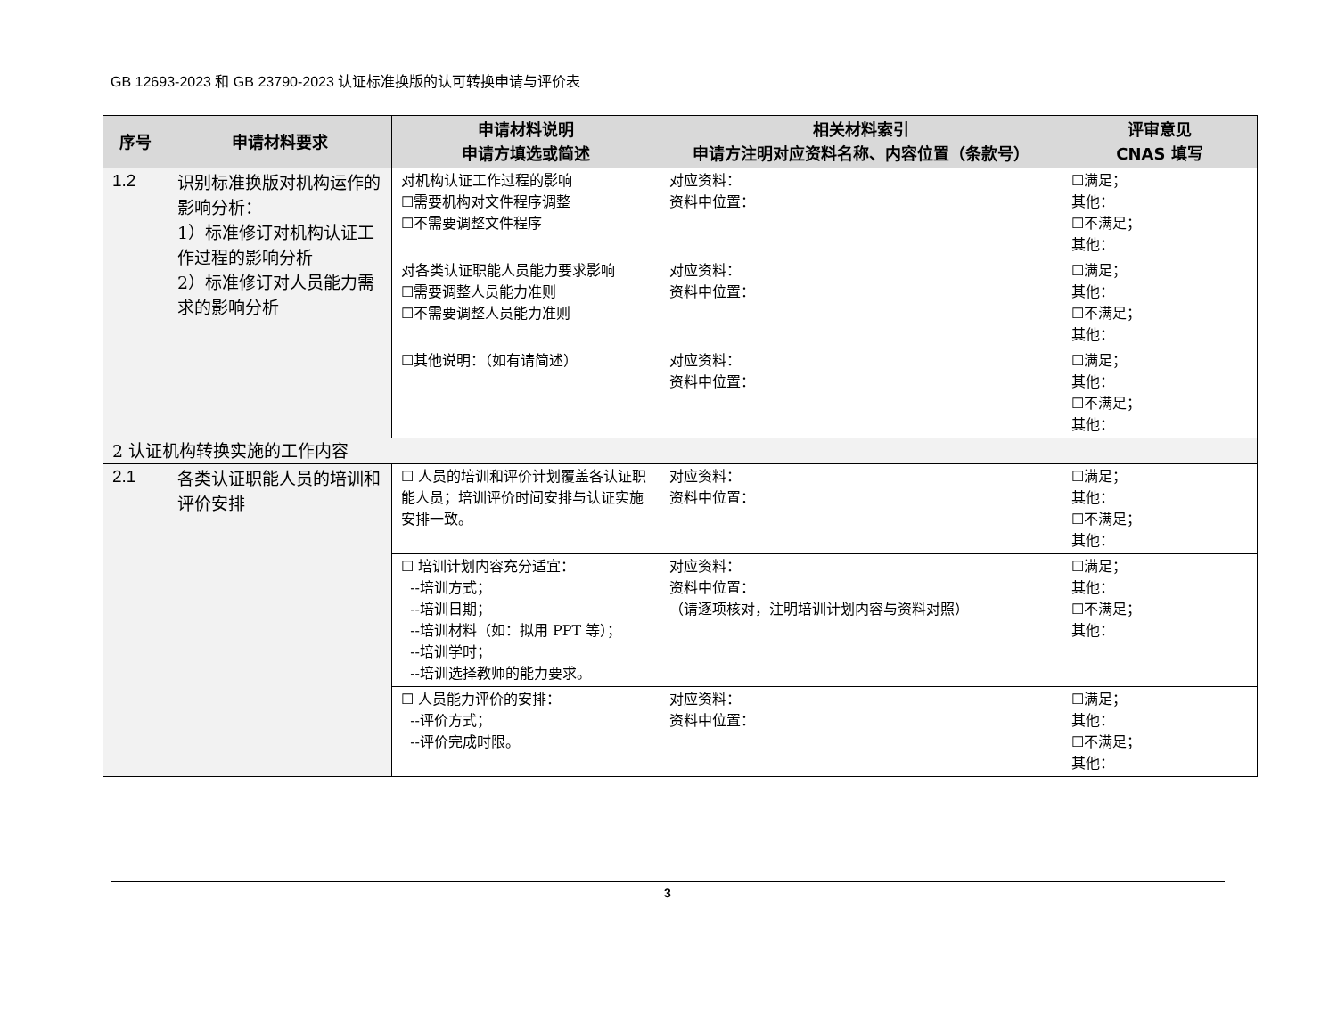GB 12693-2023 和 GB 23790-2023 认证标准换版的认可转换申请与评价表
| 序号 | 申请材料要求 | 申请材料说明 申请方填选或简述 | 相关材料索引 申请方注明对应资料名称、内容位置（条款号） | 评审意见 CNAS 填写 |
| --- | --- | --- | --- | --- |
| 1.2 | 识别标准换版对机构运作的影响分析： 1）标准修订对机构认证工作过程的影响分析 2）标准修订对人员能力需求的影响分析 | 对机构认证工作过程的影响 ☐需要机构对文件程序调整 ☐不需要调整文件程序 | 对应资料： 资料中位置： | ☐满足； 其他： ☐不满足； 其他： |
| | | 对各类认证职能人员能力要求影响 ☐需要调整人员能力准则 ☐不需要调整人员能力准则 | 对应资料： 资料中位置： | ☐满足； 其他： ☐不满足； 其他： |
| | | ☐其他说明：（如有请简述） | 对应资料： 资料中位置： | ☐满足； 其他： ☐不满足； 其他： |
| 2 认证机构转换实施的工作内容 | | | | |
| 2.1 | 各类认证职能人员的培训和评价安排 | ☐ 人员的培训和评价计划覆盖各认证职能人员；培训评价时间安排与认证实施安排一致。 | 对应资料： 资料中位置： | ☐满足； 其他： ☐不满足； 其他： |
| | | ☐ 培训计划内容充分适宜： --培训方式； --培训日期； --培训材料（如：拟用 PPT 等）； --培训学时； --培训选择教师的能力要求。 | 对应资料： 资料中位置： （请逐项核对，注明培训计划内容与资料对照） | ☐满足； 其他： ☐不满足； 其他： |
| | | ☐ 人员能力评价的安排： --评价方式； --评价完成时限。 | 对应资料： 资料中位置： | ☐满足； 其他： ☐不满足； 其他： |
3